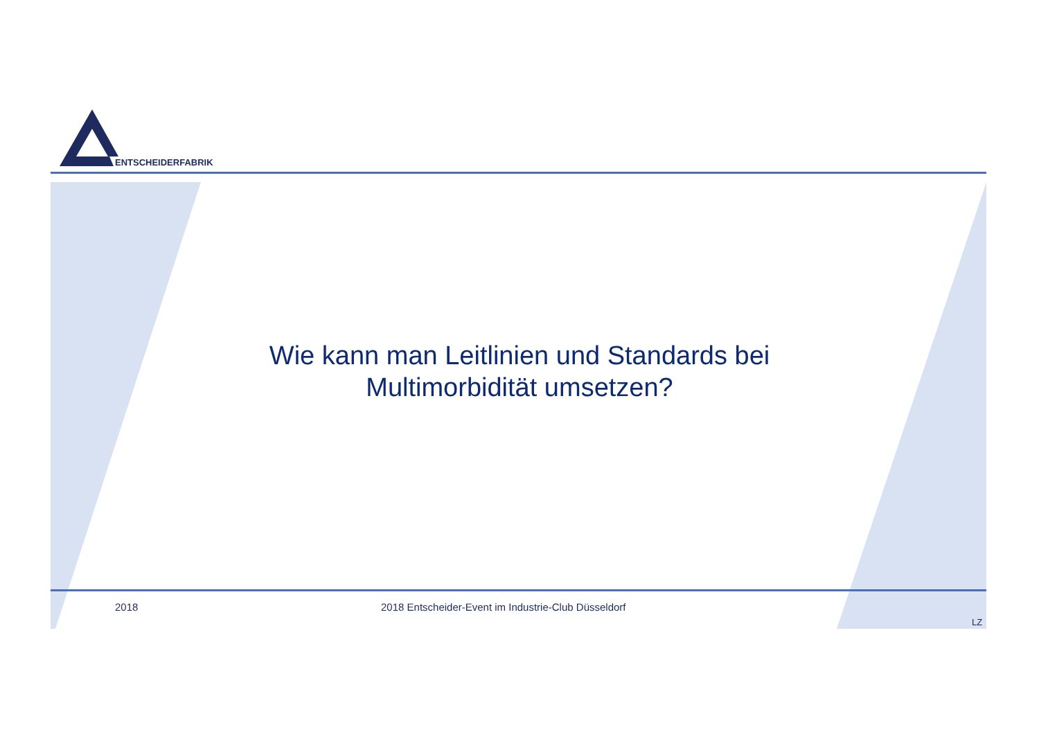ENTSCHEIDERFABRIK
Wie kann man Leitlinien und Standards bei
Multimorbidität umsetzen?
2018
2018 Entscheider-Event im Industrie-Club Düsseldorf
LZ